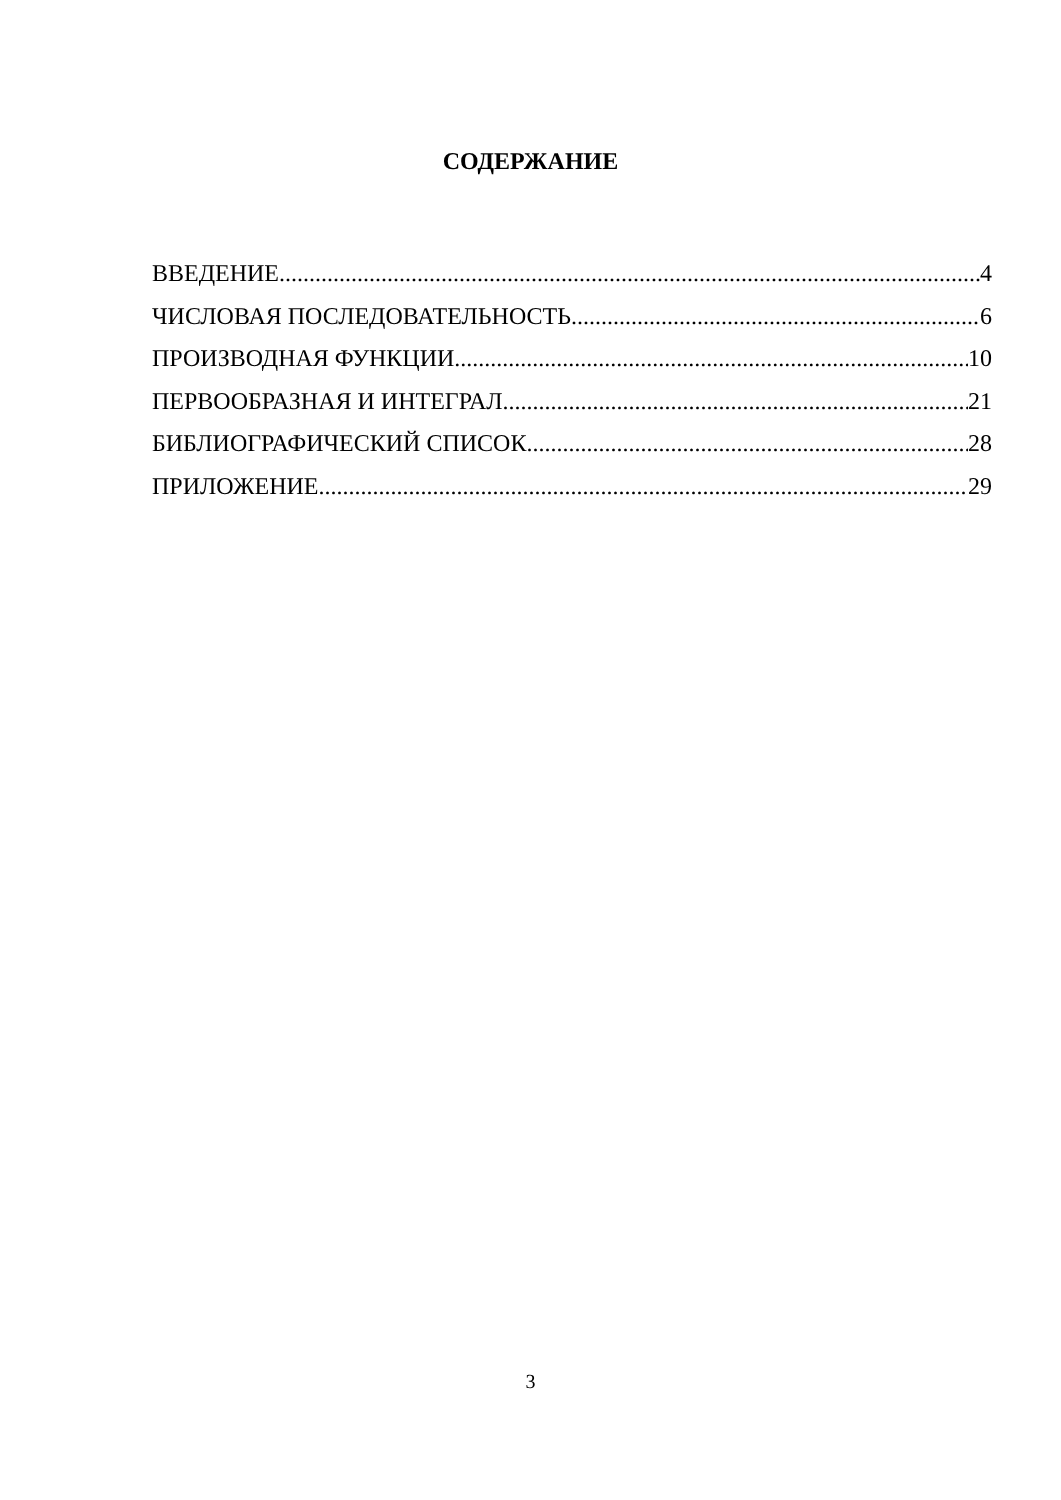СОДЕРЖАНИЕ
ВВЕДЕНИЕ 4
ЧИСЛОВАЯ ПОСЛЕДОВАТЕЛЬНОСТЬ 6
ПРОИЗВОДНАЯ ФУНКЦИИ 10
ПЕРВООБРАЗНАЯ И ИНТЕГРАЛ 21
БИБЛИОГРАФИЧЕСКИЙ СПИСОК 28
ПРИЛОЖЕНИЕ 29
3